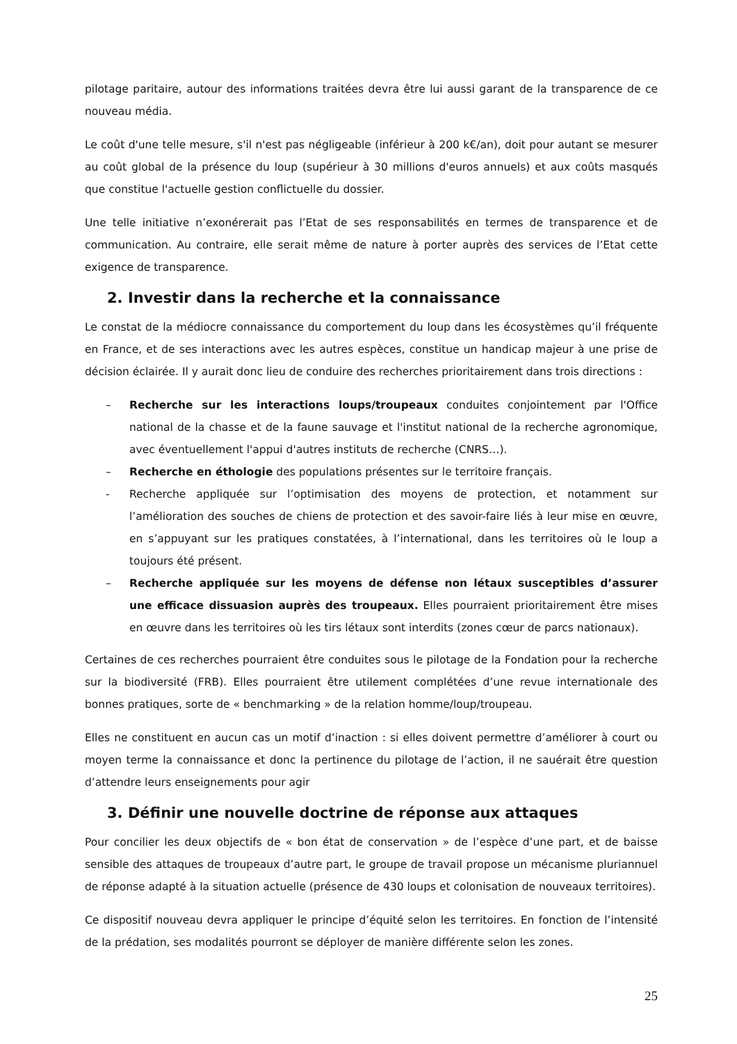pilotage paritaire, autour des informations traitées devra être lui aussi garant de la transparence de ce nouveau média.
Le coût d'une telle mesure, s'il n'est pas négligeable (inférieur à 200 k€/an), doit pour autant se mesurer au coût global de la présence du loup (supérieur à 30 millions d'euros annuels) et aux coûts masqués que constitue l'actuelle gestion conflictuelle du dossier.
Une telle initiative n’exonérerait pas l’Etat de ses responsabilités en termes de transparence et de communication. Au contraire, elle serait même de nature à porter auprès des services de l’Etat cette exigence de transparence.
2. Investir dans la recherche et la connaissance
Le constat de la médiocre connaissance du comportement du loup dans les écosystèmes qu’il fréquente en France, et de ses interactions avec les autres espèces, constitue un handicap majeur à une prise de décision éclairée. Il y aurait donc lieu de conduire des recherches prioritairement dans trois directions :
– Recherche sur les interactions loups/troupeaux conduites conjointement par l'Office national de la chasse et de la faune sauvage et l'institut national de la recherche agronomique, avec éventuellement l'appui d'autres instituts de recherche (CNRS…).
– Recherche en éthologie des populations présentes sur le territoire français.
- Recherche appliquée sur l’optimisation des moyens de protection, et notamment sur l’amélioration des souches de chiens de protection et des savoir-faire liés à leur mise en œuvre, en s’appuyant sur les pratiques constatées, à l’international, dans les territoires où le loup a toujours été présent.
– Recherche appliquée sur les moyens de défense non létaux susceptibles d’assurer une efficace dissuasion auprès des troupeaux. Elles pourraient prioritairement être mises en œuvre dans les territoires où les tirs létaux sont interdits (zones cœur de parcs nationaux).
Certaines de ces recherches pourraient être conduites sous le pilotage de la Fondation pour la recherche sur la biodiversité (FRB). Elles pourraient être utilement complétées d’une revue internationale des bonnes pratiques, sorte de « benchmarking » de la relation homme/loup/troupeau.
Elles ne constituent en aucun cas un motif d’inaction : si elles doivent permettre d’améliorer à court ou moyen terme la connaissance et donc la pertinence du pilotage de l’action, il ne sauérait être question d’attendre leurs enseignements pour agir
3. Définir une nouvelle doctrine de réponse aux attaques
Pour concilier les deux objectifs de « bon état de conservation » de l’espèce d’une part, et de baisse sensible des attaques de troupeaux d’autre part, le groupe de travail propose un mécanisme pluriannuel de réponse adapté à la situation actuelle (présence de 430 loups et colonisation de nouveaux territoires).
Ce dispositif nouveau devra appliquer le principe d’équité selon les territoires. En fonction de l’intensité de la prédation, ses modalités pourront se déployer de manière différente selon les zones.
25